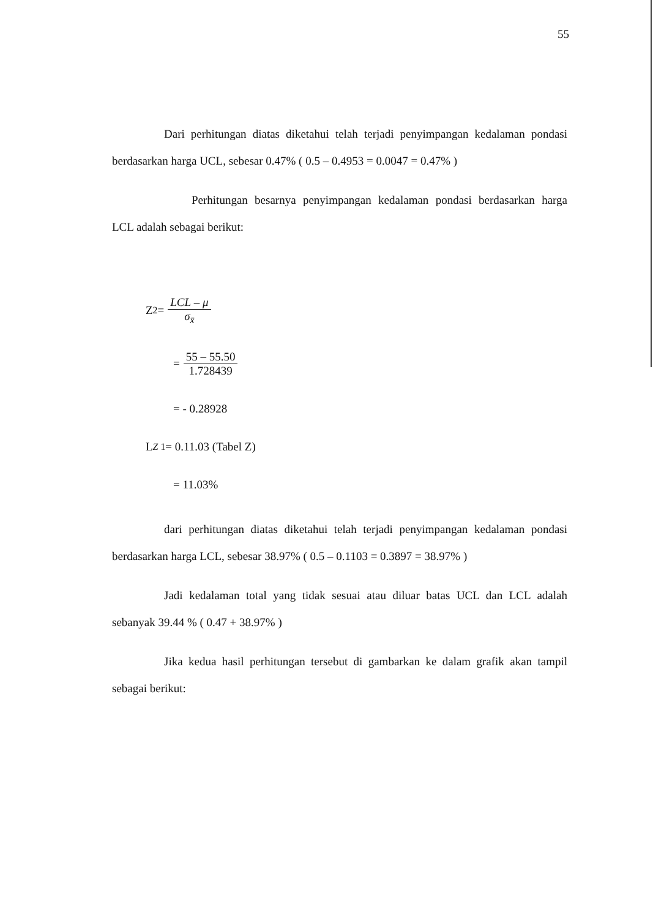55
Dari perhitungan diatas diketahui telah terjadi penyimpangan kedalaman pondasi berdasarkan harga UCL, sebesar 0.47% ( 0.5 – 0.4953 = 0.0047 = 0.47% )
Perhitungan besarnya penyimpangan kedalaman pondasi berdasarkan harga LCL adalah sebagai berikut:
Z<sub>2</sub> = LCL – μ σ<sub>x̄</sub>
= 55 – 55.50 1.728439
= - 0.28928
L<sub>Z 1</sub> = 0.11.03 (Tabel Z)
= 11.03%
dari perhitungan diatas diketahui telah terjadi penyimpangan kedalaman pondasi berdasarkan harga LCL, sebesar 38.97% ( 0.5 – 0.1103 = 0.3897 = 38.97% )
Jadi kedalaman total yang tidak sesuai atau diluar batas UCL dan LCL adalah sebanyak 39.44 % ( 0.47 + 38.97% )
Jika kedua hasil perhitungan tersebut di gambarkan ke dalam grafik akan tampil sebagai berikut: